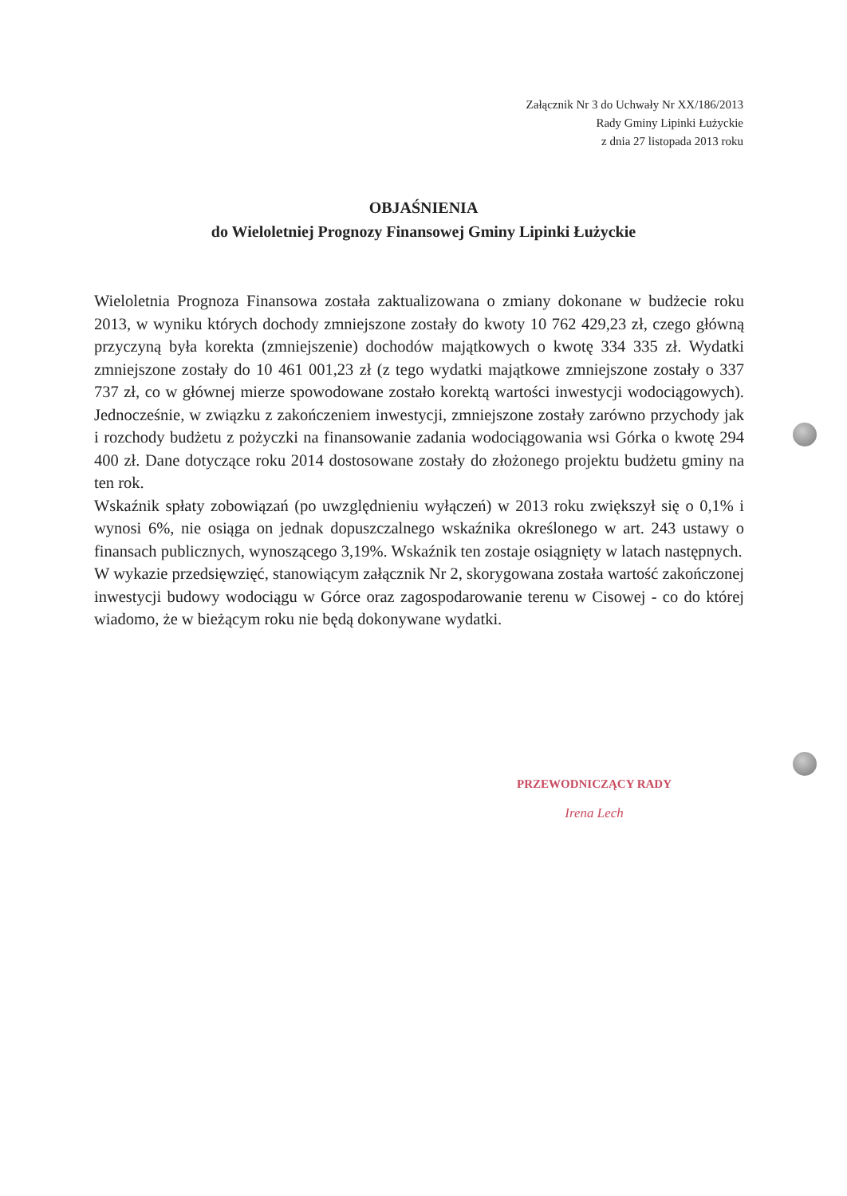Załącznik Nr 3 do Uchwały Nr XX/186/2013
Rady Gminy Lipinki Łużyckie
z dnia 27 listopada 2013 roku
OBJAŚNIENIA
do Wieloletniej Prognozy Finansowej Gminy Lipinki Łużyckie
Wieloletnia Prognoza Finansowa została zaktualizowana o zmiany dokonane w budżecie roku 2013, w wyniku których dochody zmniejszone zostały do kwoty 10 762 429,23 zł, czego główną przyczyną była korekta (zmniejszenie) dochodów majątkowych o kwotę 334 335 zł. Wydatki zmniejszone zostały do 10 461 001,23 zł (z tego wydatki majątkowe zmniejszone zostały o 337 737 zł, co w głównej mierze spowodowane zostało korektą wartości inwestycji wodociągowych). Jednocześnie, w związku z zakończeniem inwestycji, zmniejszone zostały zarówno przychody jak i rozchody budżetu z pożyczki na finansowanie zadania wodociągowania wsi Górka o kwotę 294 400 zł. Dane dotyczące roku 2014 dostosowane zostały do złożonego projektu budżetu gminy na ten rok.
Wskaźnik spłaty zobowiązań (po uwzględnieniu wyłączeń) w 2013 roku zwiększył się o 0,1% i wynosi 6%, nie osiąga on jednak dopuszczalnego wskaźnika określonego w art. 243 ustawy o finansach publicznych, wynoszącego 3,19%. Wskaźnik ten zostaje osiągnięty w latach następnych.
W wykazie przedsięwzięć, stanowiącym załącznik Nr 2, skorygowana została wartość zakończonej inwestycji budowy wodociągu w Górce oraz zagospodarowanie terenu w Cisowej - co do której wiadomo, że w bieżącym roku nie będą dokonywane wydatki.
PRZEWODNICZĄCY RADY
Irena Lech